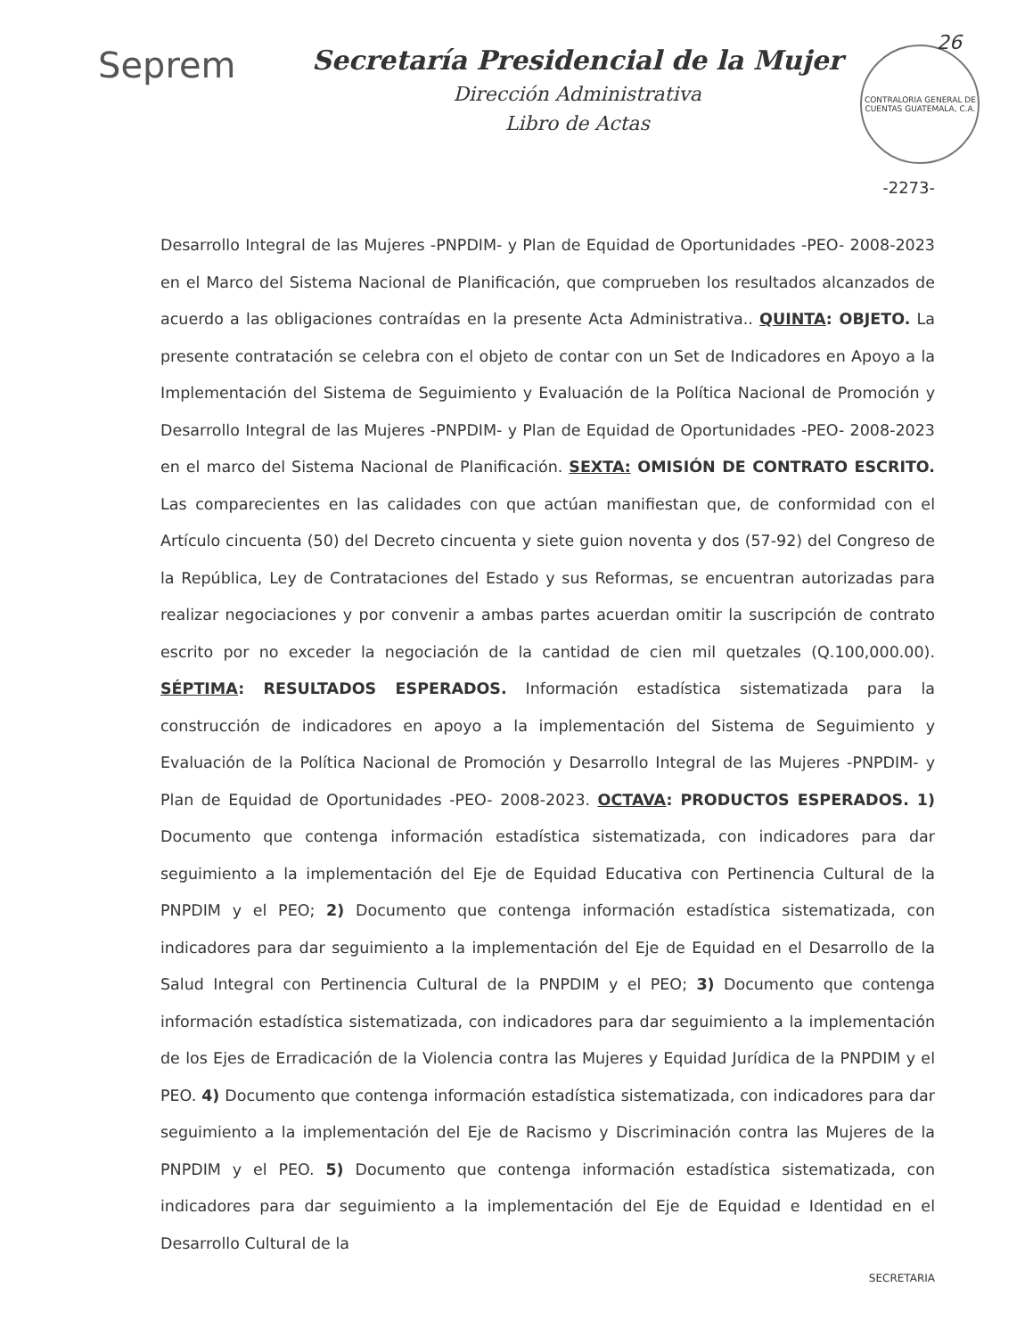26
Seprem
Secretaría Presidencial de la Mujer
Dirección Administrativa
Libro de Actas
CONTRALORIA GENERAL DE CUENTAS GUATEMALA, C.A.
-2273-
Desarrollo Integral de las Mujeres -PNPDIM- y Plan de Equidad de Oportunidades -PEO- 2008-2023 en el Marco del Sistema Nacional de Planificación, que comprueben los resultados alcanzados de acuerdo a las obligaciones contraídas en la presente Acta Administrativa.. QUINTA: OBJETO. La presente contratación se celebra con el objeto de contar con un Set de Indicadores en Apoyo a la Implementación del Sistema de Seguimiento y Evaluación de la Política Nacional de Promoción y Desarrollo Integral de las Mujeres -PNPDIM- y Plan de Equidad de Oportunidades -PEO- 2008-2023 en el marco del Sistema Nacional de Planificación. SEXTA: OMISIÓN DE CONTRATO ESCRITO. Las comparecientes en las calidades con que actúan manifiestan que, de conformidad con el Artículo cincuenta (50) del Decreto cincuenta y siete guion noventa y dos (57-92) del Congreso de la República, Ley de Contrataciones del Estado y sus Reformas, se encuentran autorizadas para realizar negociaciones y por convenir a ambas partes acuerdan omitir la suscripción de contrato escrito por no exceder la negociación de la cantidad de cien mil quetzales (Q.100,000.00). SÉPTIMA: RESULTADOS ESPERADOS. Información estadística sistematizada para la construcción de indicadores en apoyo a la implementación del Sistema de Seguimiento y Evaluación de la Política Nacional de Promoción y Desarrollo Integral de las Mujeres -PNPDIM- y Plan de Equidad de Oportunidades -PEO- 2008-2023. OCTAVA: PRODUCTOS ESPERADOS. 1) Documento que contenga información estadística sistematizada, con indicadores para dar seguimiento a la implementación del Eje de Equidad Educativa con Pertinencia Cultural de la PNPDIM y el PEO; 2) Documento que contenga información estadística sistematizada, con indicadores para dar seguimiento a la implementación del Eje de Equidad en el Desarrollo de la Salud Integral con Pertinencia Cultural de la PNPDIM y el PEO; 3) Documento que contenga información estadística sistematizada, con indicadores para dar seguimiento a la implementación de los Ejes de Erradicación de la Violencia contra las Mujeres y Equidad Jurídica de la PNPDIM y el PEO. 4) Documento que contenga información estadística sistematizada, con indicadores para dar seguimiento a la implementación del Eje de Racismo y Discriminación contra las Mujeres de la PNPDIM y el PEO. 5) Documento que contenga información estadística sistematizada, con indicadores para dar seguimiento a la implementación del Eje de Equidad e Identidad en el Desarrollo Cultural de la
SECRETARIA